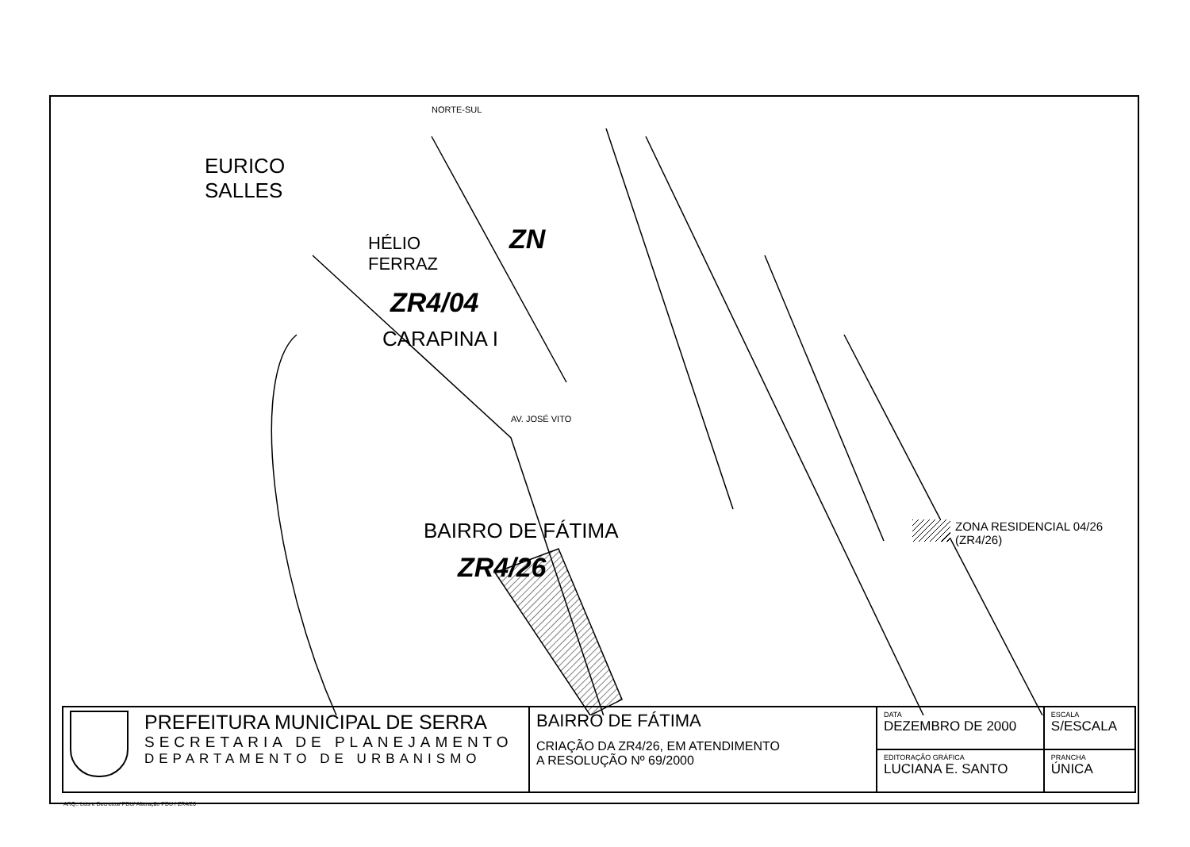EURICO
SALLES
HÉLIO
FERRAZ
ZN
ZR4/04
CARAPINA I
AV. JOSÉ VITO
NORTE-SUL
BAIRRO DE FÁTIMA
ZR4/26
ZONA RESIDENCIAL 04/26
(ZR4/26)
| PREFEITURA MUNICIPAL DE SERRA SECRETARIA DE PLANEJAMENTO DEPARTAMENTO DE URBANISMO | BAIRRO DE FÁTIMA CRIAÇÃO DA ZR4/26, EM ATENDIMENTO A RESOLUÇÃO Nº 69/2000 | DATA DEZEMBRO DE 2000 | ESCALA S/ESCALA |
| | | EDITORAÇÃO GRÁFICA LUCIANA E. SANTO | PRANCHA ÚNICA |
ARQ.: Leis e Decretos/ PDU/ Alteração PDU / ZR4/26